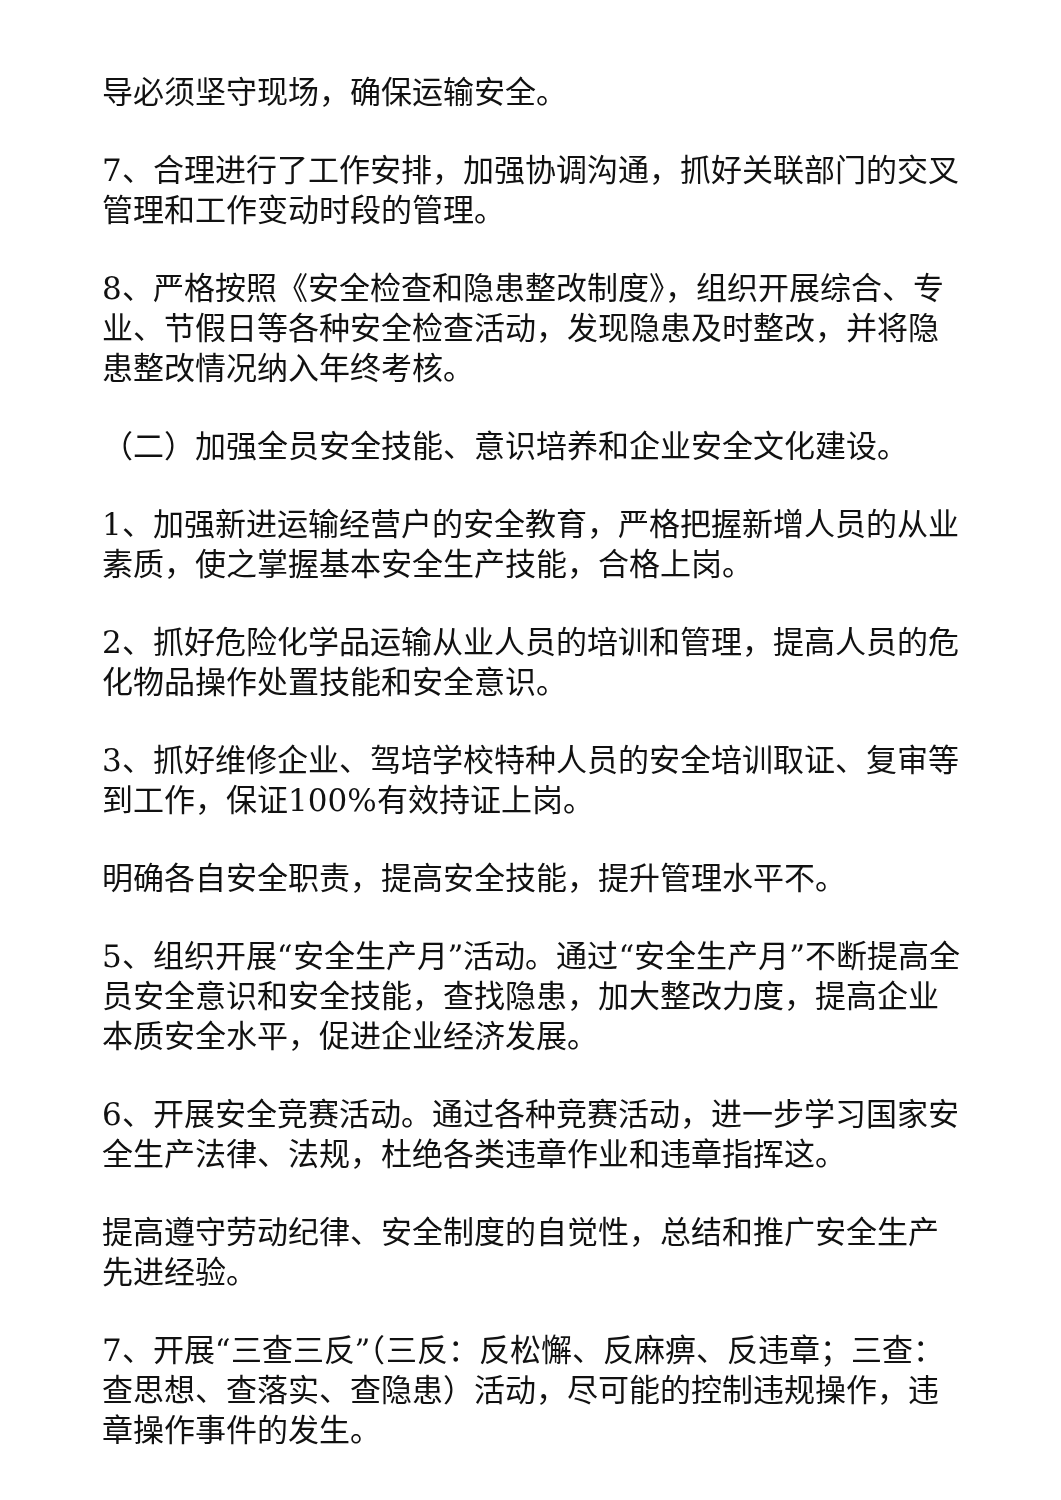导必须坚守现场，确保运输安全。
7、合理进行了工作安排，加强协调沟通，抓好关联部门的交叉管理和工作变动时段的管理。
8、严格按照《安全检查和隐患整改制度》，组织开展综合、专业、节假日等各种安全检查活动，发现隐患及时整改，并将隐患整改情况纳入年终考核。
（二）加强全员安全技能、意识培养和企业安全文化建设。
1、加强新进运输经营户的安全教育，严格把握新增人员的从业素质，使之掌握基本安全生产技能，合格上岗。
2、抓好危险化学品运输从业人员的培训和管理，提高人员的危化物品操作处置技能和安全意识。
3、抓好维修企业、驾培学校特种人员的安全培训取证、复审等到工作，保证100%有效持证上岗。
明确各自安全职责，提高安全技能，提升管理水平不。
5、组织开展“安全生产月”活动。通过“安全生产月”不断提高全员安全意识和安全技能，查找隐患，加大整改力度，提高企业本质安全水平，促进企业经济发展。
6、开展安全竞赛活动。通过各种竞赛活动，进一步学习国家安全生产法律、法规，杜绝各类违章作业和违章指挥这。
提高遵守劳动纪律、安全制度的自觉性，总结和推广安全生产先进经验。
7、开展“三查三反”（三反：反松懈、反麻痹、反违章；三查：查思想、查落实、查隐患）活动，尽可能的控制违规操作，违章操作事件的发生。